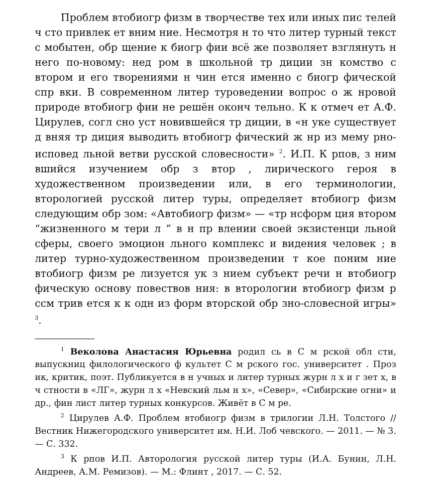Проблем втобиогр физм в творчестве тех или иных пис телей ч сто привлек ет вним ние. Несмотря н то что литер турный текст с мобытен, обр щение к биогр фии всё же позволяет взглянуть н него по-новому: нед ром в школьной тр диции зн комство с втором и его творениями н чин ется именно с биогр фической спр вки. В современном литер туроведении вопрос о ж нровой природе втобиогр фии не решён оконч тельно. К к отмеч ет А.Ф. Цирулев, согл сно уст новившейся тр диции, в «н уке существует д вняя тр диция выводить втобиогр фический ж нр из мему рно-исповед льной ветви русской словесности» <sup>2</sup>. И.П. К рпов, з ним вшийся изучением обр з втор , лирического героя в художественном произведении или, в его терминологии, вторологией русской литер туры, определяет втобиогр физм следующим обр зом: «Автобиогр физм» — «тр нсформ ция втором “жизненного м тери л ” в н пр влении своей экзистенци льной сферы, своего эмоцион льного комплекс и видения человек ; в литер турно-художественном произведении т кое поним ние втобиогр физм ре лизуется ук з нием субъект речи н втобиогр фическую основу повествов ния: в вторологии втобиогр физм р ссм трив ется к к одн из форм вторской обр зно-словесной игры» <sup>3</sup>.
<sup>1</sup> Веколова Анастасия Юрьевна родил сь в С м рской обл сти, выпускниц филологического ф культет С м рского гос. университет . Проз ик, критик, поэт. Публикуется в н учных и литер турных журн л х и г зет х, в ч стности в «ЛГ», журн л х «Невский льм н х», «Север», «Сибирские огни» и др., фин лист литер турных конкурсов. Живёт в С м ре.
<sup>2</sup> Цирулев А.Ф. Проблем втобиогр физм в трилогии Л.Н. Толстого // Вестник Нижегородского университет им. Н.И. Лоб чевского. — 2011. — № 3. — С. 332.
<sup>3</sup> К рпов И.П. Авторология русской литер туры (И.А. Бунин, Л.Н. Андреев, А.М. Ремизов). — М.: Флинт , 2017. — С. 52.